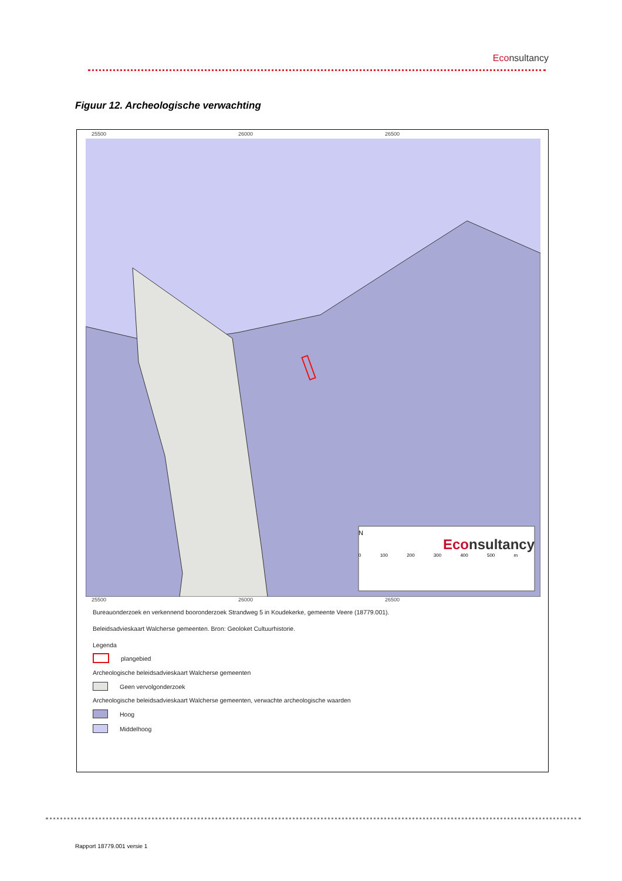Econsultancy
Figuur 12. Archeologische verwachting
25500 26000 26500
N
Econsultancy
0 100 200 300 400 500 m
25500 26000 26500
Bureauonderzoek en verkennend booronderzoek Strandweg 5 in Koudekerke, gemeente Veere (18779.001).
Beleidsadvieskaart Walcherse gemeenten. Bron: Geoloket Cultuurhistorie.
Legenda
plangebied
Archeologische beleidsadvieskaart Walcherse gemeenten
Geen vervolgonderzoek
Archeologische beleidsadvieskaart Walcherse gemeenten, verwachte archeologische waarden
Hoog
Middelhoog
Rapport 18779.001 versie 1